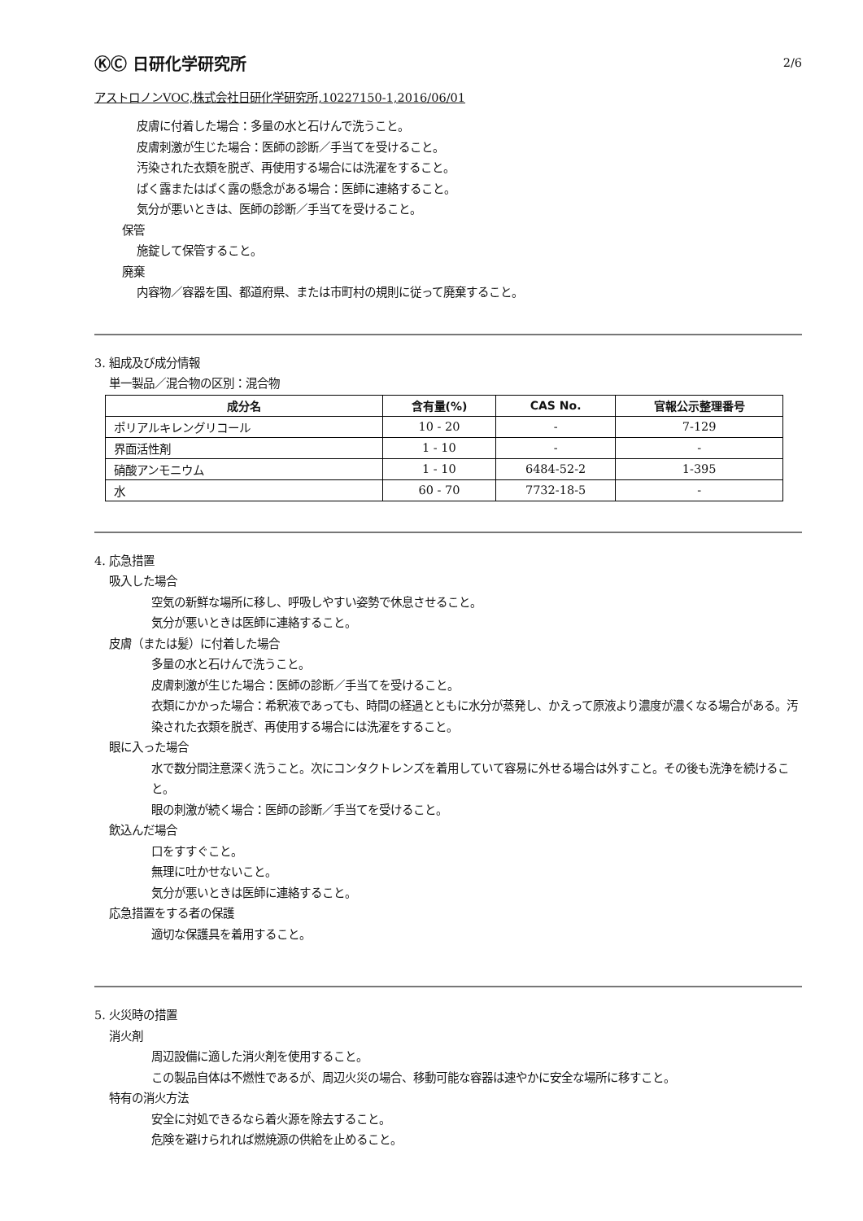ⓀⒸ 日研化学研究所 2/6
アストロノンVOC,株式会社日研化学研究所,10227150-1,2016/06/01
皮膚に付着した場合：多量の水と石けんで洗うこと。
皮膚刺激が生じた場合：医師の診断／手当てを受けること。
汚染された衣類を脱ぎ、再使用する場合には洗濯をすること。
ばく露またはばく露の懸念がある場合：医師に連絡すること。
気分が悪いときは、医師の診断／手当てを受けること。
保管
施錠して保管すること。
廃棄
内容物／容器を国、都道府県、または市町村の規則に従って廃棄すること。
3. 組成及び成分情報
単一製品／混合物の区別：混合物
| 成分名 | 含有量(%) | CAS No. | 官報公示整理番号 |
| --- | --- | --- | --- |
| ポリアルキレングリコール | 10 - 20 | - | 7-129 |
| 界面活性剤 | 1 - 10 | - | - |
| 硝酸アンモニウム | 1 - 10 | 6484-52-2 | 1-395 |
| 水 | 60 - 70 | 7732-18-5 | - |
4. 応急措置
吸入した場合
空気の新鮮な場所に移し、呼吸しやすい姿勢で休息させること。
気分が悪いときは医師に連絡すること。
皮膚（または髪）に付着した場合
多量の水と石けんで洗うこと。
皮膚刺激が生じた場合：医師の診断／手当てを受けること。
衣類にかかった場合：希釈液であっても、時間の経過とともに水分が蒸発し、かえって原液より濃度が濃くなる場合がある。汚染された衣類を脱ぎ、再使用する場合には洗濯をすること。
眼に入った場合
水で数分間注意深く洗うこと。次にコンタクトレンズを着用していて容易に外せる場合は外すこと。その後も洗浄を続けること。
眼の刺激が続く場合：医師の診断／手当てを受けること。
飲込んだ場合
口をすすぐこと。
無理に吐かせないこと。
気分が悪いときは医師に連絡すること。
応急措置をする者の保護
適切な保護具を着用すること。
5. 火災時の措置
消火剤
周辺設備に適した消火剤を使用すること。
この製品自体は不燃性であるが、周辺火災の場合、移動可能な容器は速やかに安全な場所に移すこと。
特有の消火方法
安全に対処できるなら着火源を除去すること。
危険を避けられれば燃焼源の供給を止めること。